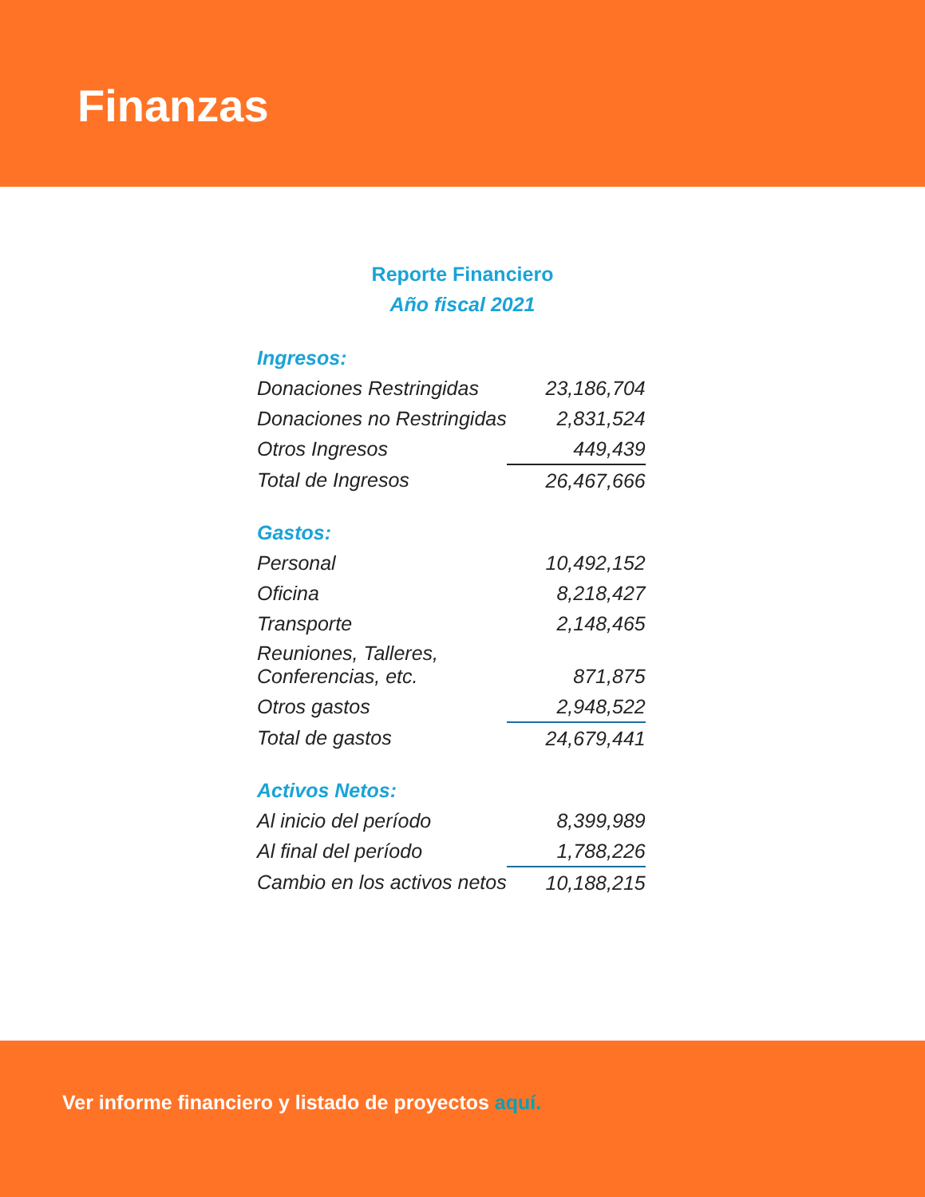Finanzas
Reporte Financiero
Año fiscal 2021
| Ingresos: | |
| --- | --- |
| Donaciones Restringidas | 23,186,704 |
| Donaciones no Restringidas | 2,831,524 |
| Otros Ingresos | 449,439 |
| Total de Ingresos | 26,467,666 |
| Gastos: | |
| Personal | 10,492,152 |
| Oficina | 8,218,427 |
| Transporte | 2,148,465 |
| Reuniones, Talleres, Conferencias, etc. | 871,875 |
| Otros gastos | 2,948,522 |
| Total de gastos | 24,679,441 |
| Activos Netos: | |
| Al inicio del período | 8,399,989 |
| Al final del período | 1,788,226 |
| Cambio en los activos netos | 10,188,215 |
Ver informe financiero y listado de proyectos aquí.